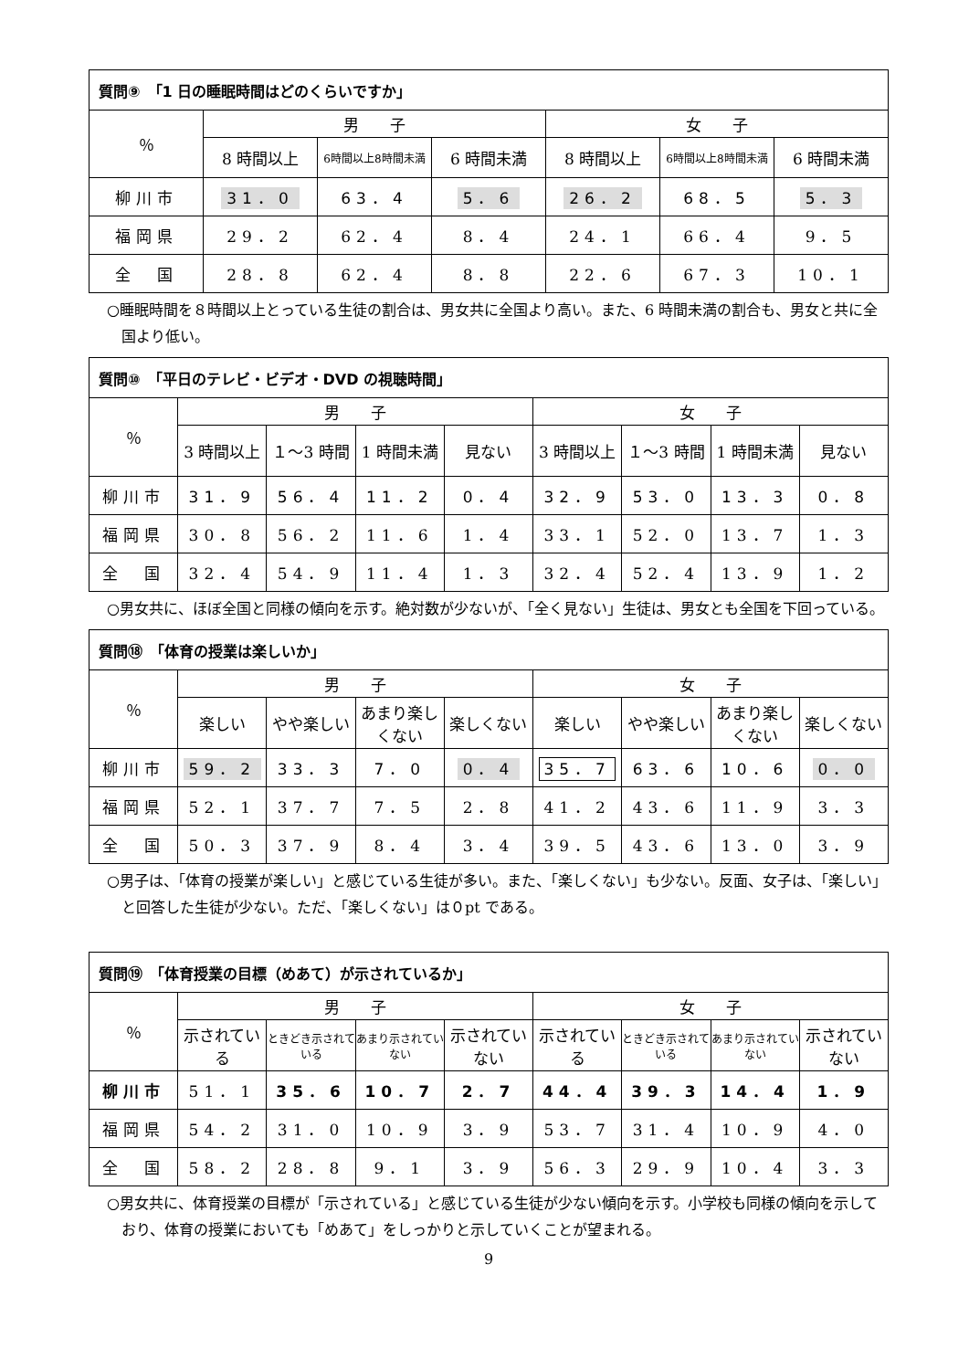| 質問⑨ 「1 日の睡眠時間はどのくらいですか」 | | | | | | |
| --- | --- | --- | --- | --- | --- | --- |
| ％ | 男 子 | | | 女 子 | | |
| | 8 時間以上 | 6時間以上8時間未満 | 6 時間未満 | 8 時間以上 | 6時間以上8時間未満 | 6 時間未満 |
| 柳川市 | 31．0 | 63．4 | 5．6 | 26．2 | 68．5 | 5．3 |
| 福岡県 | 29．2 | 62．4 | 8．4 | 24．1 | 66．4 | 9．5 |
| 全 国 | 28．8 | 62．4 | 8．8 | 22．6 | 67．3 | 10．1 |
○睡眠時間を８時間以上とっている生徒の割合は、男女共に全国より高い。また、6 時間未満の割合も、男女と共に全国より低い。
| 質問⑩ 「平日のテレビ・ビデオ・DVD の視聴時間」 | | | | | | | | |
| --- | --- | --- | --- | --- | --- | --- | --- | --- |
| ％ | 男 子 | | | | 女 子 | | | |
| | 3 時間以上 | １～3 時間 | 1 時間未満 | 見ない | 3 時間以上 | １～3 時間 | 1 時間未満 | 見ない |
| 柳川市 | 31．9 | 56．4 | 11．2 | 0．4 | 32．9 | 53．0 | 13．3 | 0．8 |
| 福岡県 | 30．8 | 56．2 | 11．6 | 1．4 | 33．1 | 52．0 | 13．7 | 1．3 |
| 全 国 | 32．4 | 54．9 | 11．4 | 1．3 | 32．4 | 52．4 | 13．9 | 1．2 |
○男女共に、ほぼ全国と同様の傾向を示す。絶対数が少ないが、「全く見ない」生徒は、男女とも全国を下回っている。
| 質問⑱ 「体育の授業は楽しいか」 | | | | | | | | |
| --- | --- | --- | --- | --- | --- | --- | --- | --- |
| ％ | 男 子 | | | | 女 子 | | | |
| | 楽しい | やや楽しい | あまり楽しくない | 楽しくない | 楽しい | やや楽しい | あまり楽しくない | 楽しくない |
| 柳川市 | 59．2 | 33．3 | 7．0 | 0．4 | 35．7 | 63．6 | 10．6 | 0．0 |
| 福岡県 | 52．1 | 37．7 | 7．5 | 2．8 | 41．2 | 43．6 | 11．9 | 3．3 |
| 全 国 | 50．3 | 37．9 | 8．4 | 3．4 | 39．5 | 43．6 | 13．0 | 3．9 |
○男子は、「体育の授業が楽しい」と感じている生徒が多い。また、「楽しくない」も少ない。反面、女子は、「楽しい」と回答した生徒が少ない。ただ、「楽しくない」は０pt である。
| 質問⑲ 「体育授業の目標（めあて）が示されているか」 | | | | | | | | |
| --- | --- | --- | --- | --- | --- | --- | --- | --- |
| ％ | 男 子 | | | | 女 子 | | | |
| | 示されている | ときどき示されている | あまり示されていない | 示されていない | 示されている | ときどき示されている | あまり示されていない | 示されていない |
| 柳川市 | 51．1 | 35．6 | 10．7 | 2．7 | 44．4 | 39．3 | 14．4 | 1．9 |
| 福岡県 | 54．2 | 31．0 | 10．9 | 3．9 | 53．7 | 31．4 | 10．9 | 4．0 |
| 全 国 | 58．2 | 28．8 | 9．1 | 3．9 | 56．3 | 29．9 | 10．4 | 3．3 |
○男女共に、体育授業の目標が「示されている」と感じている生徒が少ない傾向を示す。小学校も同様の傾向を示しており、体育の授業においても「めあて」をしっかりと示していくことが望まれる。
9